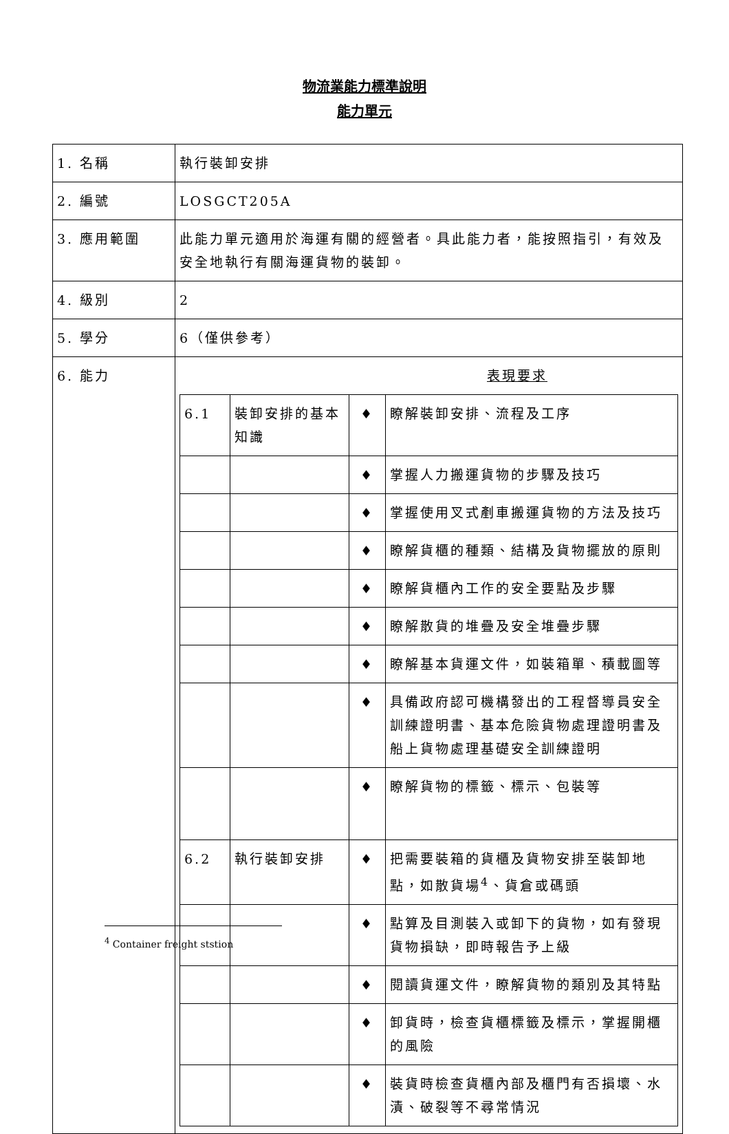物流業能力標準說明
能力單元
| 1. 名稱 | 執行裝卸安排 |
| 2. 編號 | LOSGCT205A |
| 3. 應用範圍 | 此能力單元適用於海運有關的經營者。具此能力者，能按照指引，有效及安全地執行有關海運貨物的裝卸。 |
| 4. 級別 | 2 |
| 5. 學分 | 6（僅供參考） |
| 6. 能力 | 表現要求 / 6.1 / 裝卸安排的基本知識 / ♦ / 瞭解裝卸安排、流程及工序 / / / / ♦ / 掌握人力搬運貨物的步驟及技巧 / / / / ♦ / 掌握使用叉式剷車搬運貨物的方法及技巧 / / / / ♦ / 瞭解貨櫃的種類、結構及貨物擺放的原則 / / / / ♦ / 瞭解貨櫃內工作的安全要點及步驟 / / / / ♦ / 瞭解散貨的堆疊及安全堆疊步驟 / / / / ♦ / 瞭解基本貨運文件，如裝箱單、積載圖等 / / / / ♦ / 具備政府認可機構發出的工程督導員安全訓練證明書、基本危險貨物處理證明書及船上貨物處理基礎安全訓練證明 / / / / ♦ / 瞭解貨物的標籤、標示、包裝等 / / 6.2 / 執行裝卸安排 / ♦ / 把需要裝箱的貨櫃及貨物安排至裝卸地點，如散貨場<sup>4</sup>、貨倉或碼頭 / / / / ♦ / 點算及目測裝入或卸下的貨物，如有發現貨物損缺，即時報告予上級 / / / / ♦ / 閱讀貨運文件，瞭解貨物的類別及其特點 / / / / ♦ / 卸貨時，檢查貨櫃標籤及標示，掌握開櫃的風險 / / / / ♦ / 裝貨時檢查貨櫃內部及櫃門有否損壞、水漬、破裂等不尋常情況 / |
<sup>4</sup> Container freight ststion